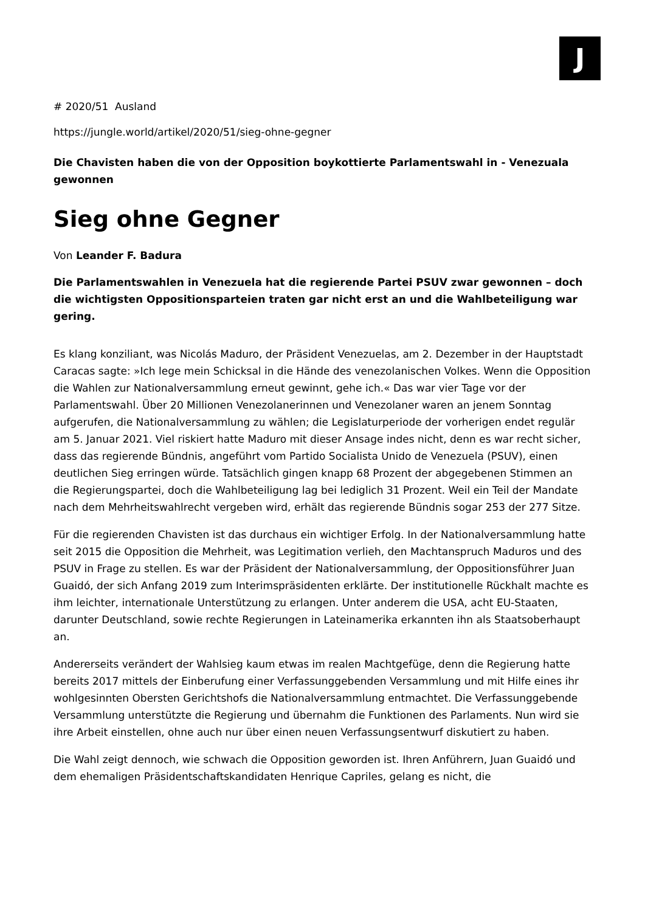J
# 2020/51 Ausland
https://jungle.world/artikel/2020/51/sieg-ohne-gegner
Die Chavisten haben die von der Opposition boykottierte Parlamentswahl in - Venezuala gewonnen
Sieg ohne Gegner
Von Leander F. Badura
Die Parlamentswahlen in Venezuela hat die regierende Partei PSUV zwar gewonnen – doch die wichtigsten Oppositionsparteien traten gar nicht erst an und die Wahlbeteiligung war gering.
Es klang konziliant, was Nicolás Maduro, der Präsident Venezuelas, am 2. Dezember in der Hauptstadt Caracas sagte: »Ich lege mein Schicksal in die Hände des venezolanischen Volkes. Wenn die Opposition die Wahlen zur Nationalversammlung erneut gewinnt, gehe ich.« Das war vier Tage vor der Parlamentswahl. Über 20 Millionen Venezolanerinnen und Venezolaner waren an jenem Sonntag aufgerufen, die Nationalversammlung zu wählen; die Legislaturperiode der vorherigen endet regulär am 5. Januar 2021. Viel riskiert hatte Maduro mit dieser Ansage indes nicht, denn es war recht sicher, dass das regierende Bündnis, angeführt vom Partido Socialista Unido de Venezuela (PSUV), einen deutlichen Sieg erringen würde. Tatsächlich gingen knapp 68 Prozent der abgegebenen Stimmen an die Regierungspartei, doch die Wahlbeteiligung lag bei lediglich 31 Prozent. Weil ein Teil der Mandate nach dem Mehrheitswahlrecht vergeben wird, erhält das regierende Bündnis sogar 253 der 277 Sitze.
Für die regierenden Chavisten ist das durchaus ein wichtiger Erfolg. In der Nationalversammlung hatte seit 2015 die Opposition die Mehrheit, was Legitimation verlieh, den Machtanspruch Maduros und des PSUV in Frage zu stellen. Es war der Präsident der Nationalversammlung, der Oppositionsführer Juan Guaidó, der sich Anfang 2019 zum Interimspräsidenten erklärte. Der institutionelle Rückhalt machte es ihm leichter, internationale Unterstützung zu erlangen. Unter anderem die USA, acht EU-Staaten, darunter Deutschland, sowie rechte Regierungen in Lateinamerika erkannten ihn als Staatsoberhaupt an.
Andererseits verändert der Wahlsieg kaum etwas im realen Machtgefüge, denn die Regierung hatte bereits 2017 mittels der Einberufung einer Verfassunggebenden Versammlung und mit Hilfe eines ihr wohlgesinnten Obersten Gerichtshofs die Nationalversammlung entmachtet. Die Verfassunggebende Versammlung unterstützte die Regierung und übernahm die Funktionen des Parlaments. Nun wird sie ihre Arbeit einstellen, ohne auch nur über einen neuen Verfassungsentwurf diskutiert zu haben.
Die Wahl zeigt dennoch, wie schwach die Opposition geworden ist. Ihren Anführern, Juan Guaidó und dem ehemaligen Präsidentschaftskandidaten Henrique Capriles, gelang es nicht, die